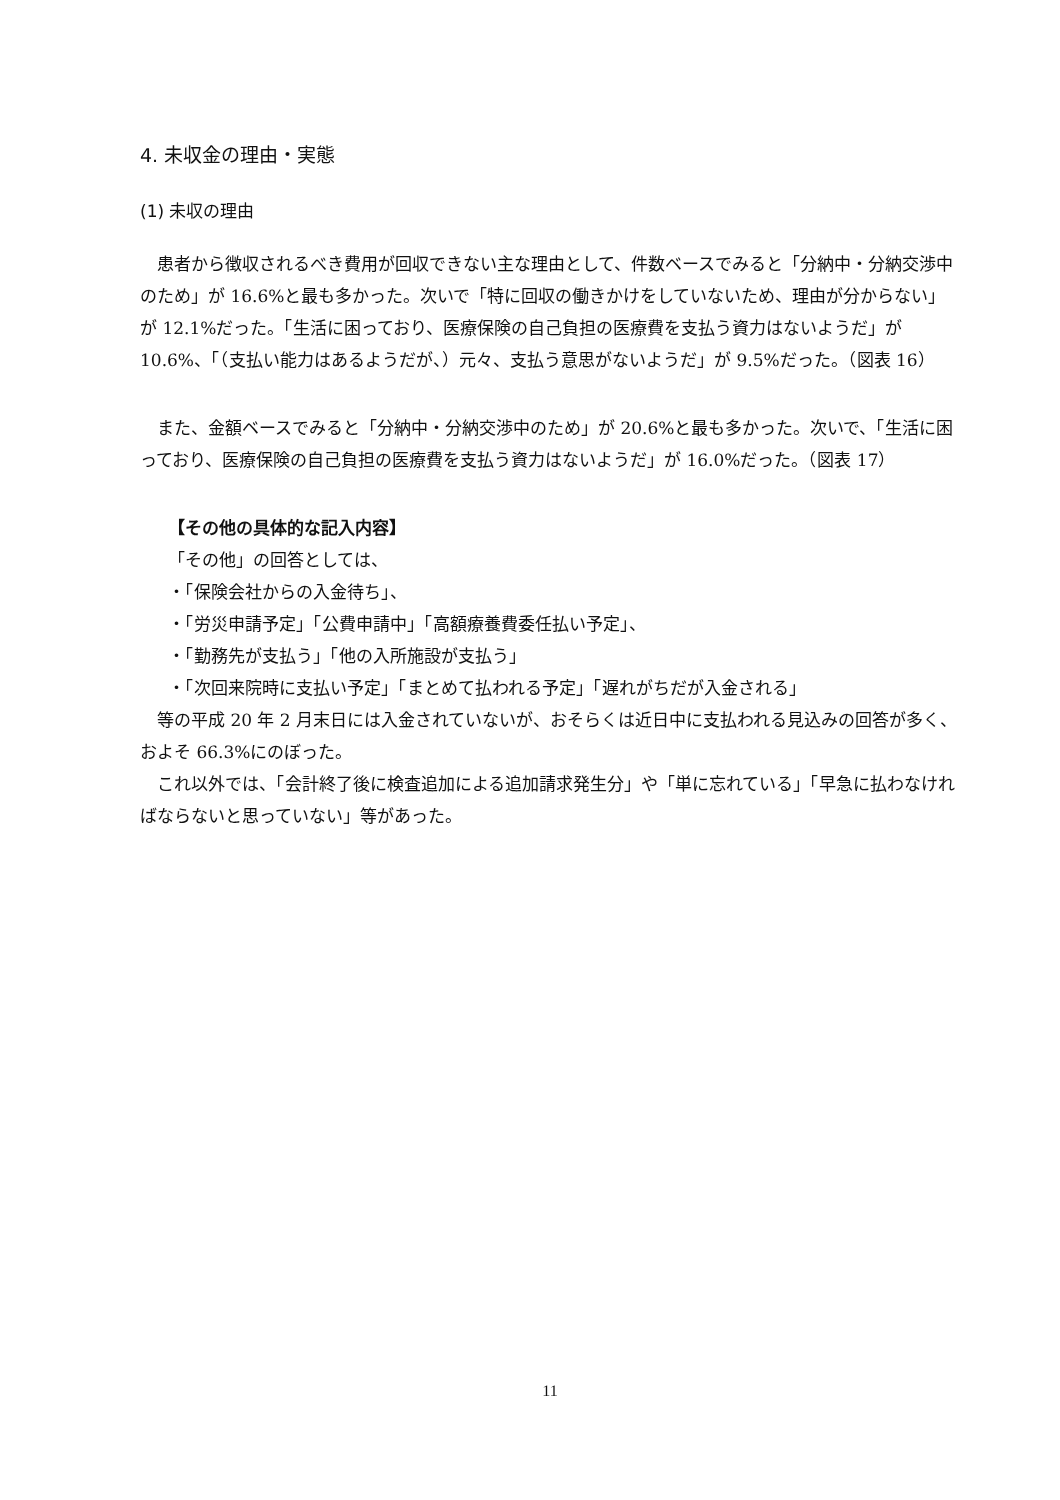4. 未収金の理由・実態
(1) 未収の理由
患者から徴収されるべき費用が回収できない主な理由として、件数ベースでみると「分納中・分納交渉中のため」が 16.6%と最も多かった。次いで「特に回収の働きかけをしていないため、理由が分からない」が 12.1%だった。「生活に困っており、医療保険の自己負担の医療費を支払う資力はないようだ」が 10.6%、「（支払い能力はあるようだが、）元々、支払う意思がないようだ」が 9.5%だった。（図表 16）
また、金額ベースでみると「分納中・分納交渉中のため」が 20.6%と最も多かった。次いで、「生活に困っており、医療保険の自己負担の医療費を支払う資力はないようだ」が 16.0%だった。（図表 17）
【その他の具体的な記入内容】
「その他」の回答としては、
・「保険会社からの入金待ち」、
・「労災申請予定」「公費申請中」「高額療養費委任払い予定」、
・「勤務先が支払う」「他の入所施設が支払う」
・「次回来院時に支払い予定」「まとめて払われる予定」「遅れがちだが入金される」
等の平成 20 年 2 月末日には入金されていないが、おそらくは近日中に支払われる見込みの回答が多く、およそ 66.3%にのぼった。
これ以外では、「会計終了後に検査追加による追加請求発生分」や「単に忘れている」「早急に払わなければならないと思っていない」等があった。
11